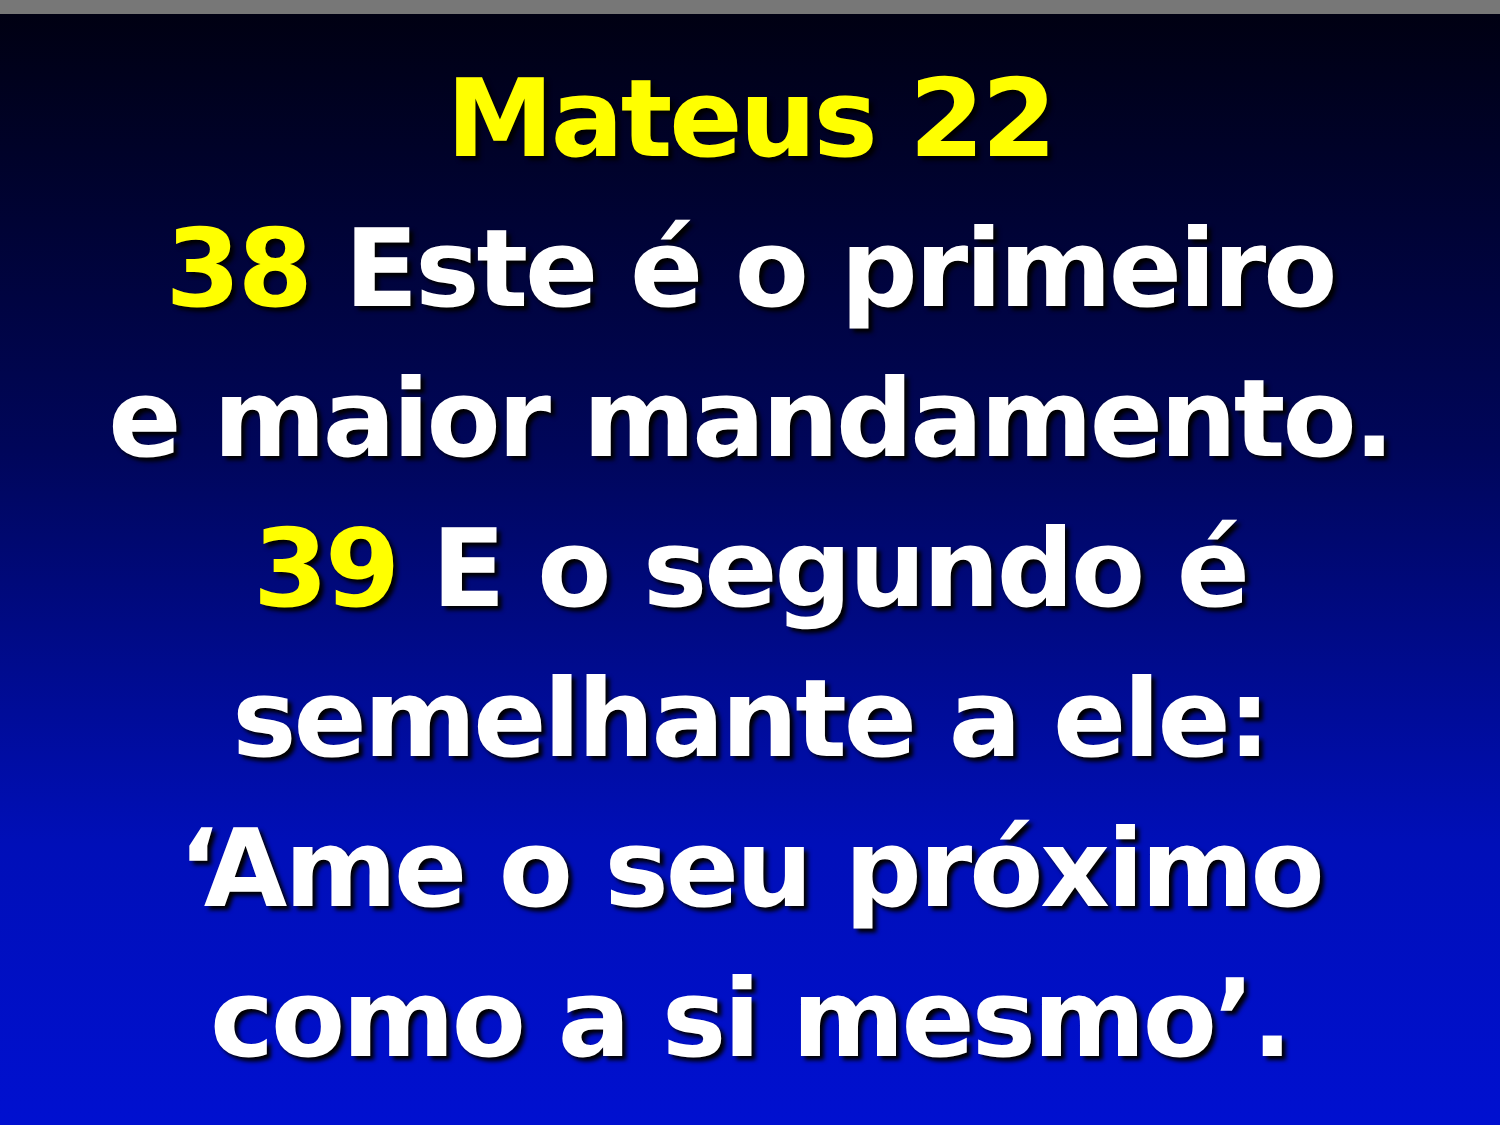Mateus 22
38 Este é o primeiro
e maior mandamento.
39 E o segundo é
semelhante a ele:
‘Ame o seu próximo
como a si mesmo’.